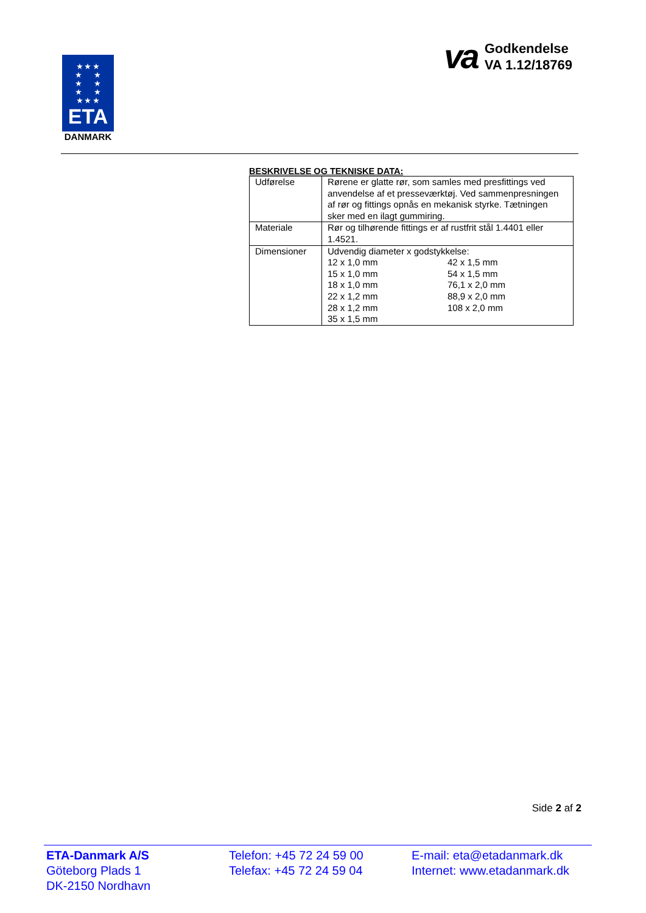★ ★ ★
★ ★
★ ★
★ ★
★ ★ ★
ETA
DANMARK
va
Godkendelse
VA 1.12/18769
BESKRIVELSE OG TEKNISKE DATA:
| Udførelse | Rørene er glatte rør, som samles med presfittings ved anvendelse af et presseværktøj. Ved sammenpresningen af rør og fittings opnås en mekanisk styrke. Tætningen sker med en ilagt gummiring. |
| Materiale | Rør og tilhørende fittings er af rustfrit stål 1.4401 eller 1.4521. |
| Dimensioner | Udvendig diameter x godstykkelse: / 12 x 1,0 mm / 42 x 1,5 mm / / 15 x 1,0 mm / 54 x 1,5 mm / / 18 x 1,0 mm / 76,1 x 2,0 mm / / 22 x 1,2 mm / 88,9 x 2,0 mm / / 28 x 1,2 mm / 108 x 2,0 mm / / 35 x 1,5 mm / / |
Side 2 af 2
ETA-Danmark A/S
Göteborg Plads 1
DK-2150 Nordhavn
Telefon: +45 72 24 59 00
Telefax: +45 72 24 59 04
E-mail: eta@etadanmark.dk
Internet: www.etadanmark.dk